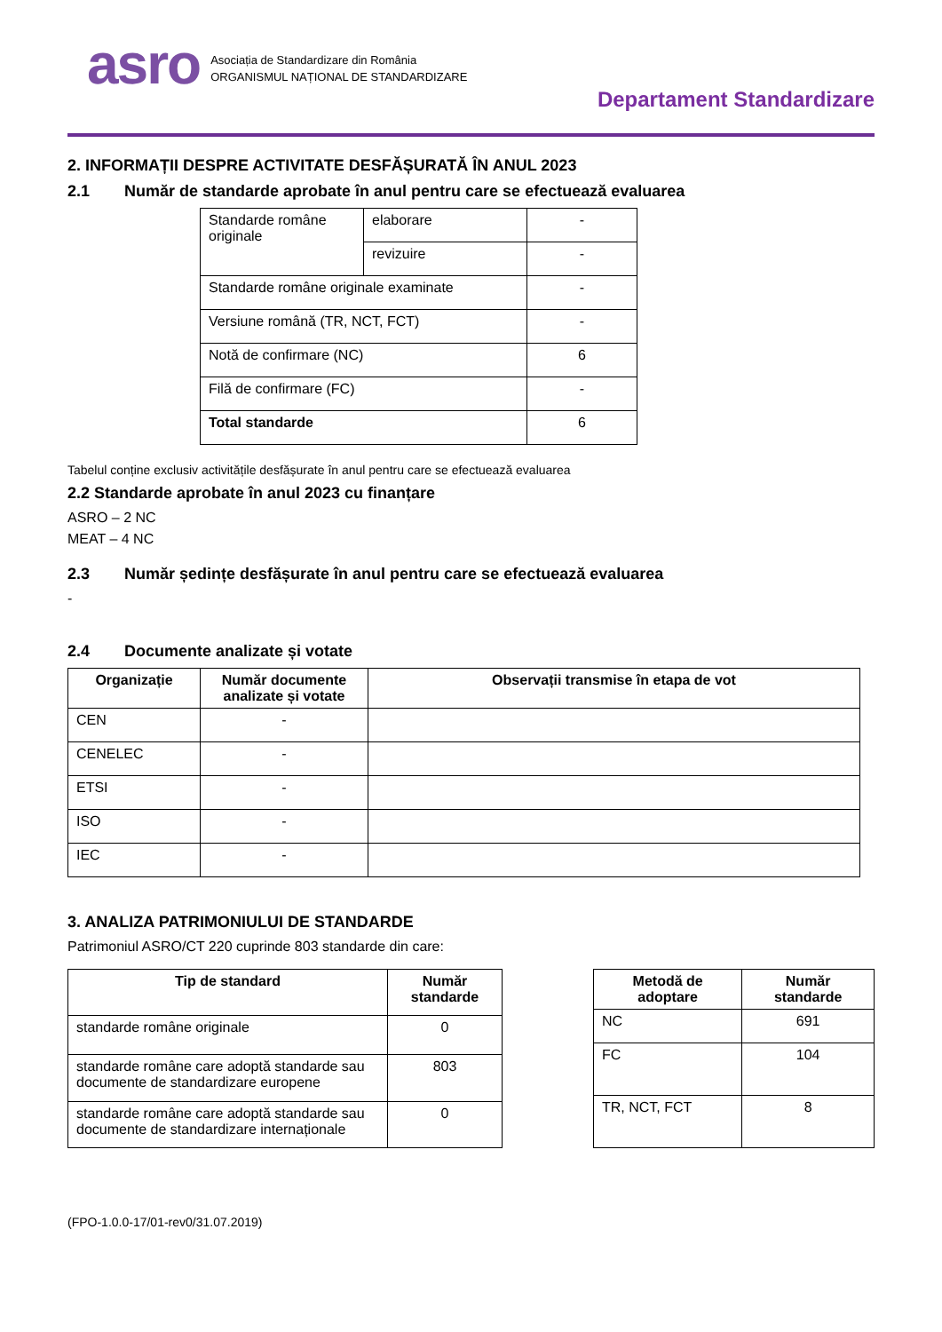asro
Asociația de Standardizare din România
ORGANISMUL NAȚIONAL DE STANDARDIZARE
Departament Standardizare
2. INFORMAȚII DESPRE ACTIVITATE DESFĂȘURATĂ ÎN ANUL 2023
2.1 Număr de standarde aprobate în anul pentru care se efectuează evaluarea
| Standarde române originale | elaborare | - |
| | revizuire | - |
| Standarde române originale examinate | | - |
| Versiune română (TR, NCT, FCT) | | - |
| Notă de confirmare (NC) | | 6 |
| Filă de confirmare (FC) | | - |
| Total standarde | | 6 |
Tabelul conține exclusiv activitățile desfășurate în anul pentru care se efectuează evaluarea
2.2 Standarde aprobate în anul 2023 cu finanțare
ASRO – 2 NC
MEAT – 4 NC
2.3 Număr ședințe desfășurate în anul pentru care se efectuează evaluarea
-
2.4 Documente analizate și votate
| Organizație | Număr documente analizate și votate | Observații transmise în etapa de vot |
| --- | --- | --- |
| CEN | - | |
| CENELEC | - | |
| ETSI | - | |
| ISO | - | |
| IEC | - | |
3. ANALIZA PATRIMONIULUI DE STANDARDE
Patrimoniul ASRO/CT 220 cuprinde 803 standarde din care:
| Tip de standard | Număr standarde |
| --- | --- |
| standarde române originale | 0 |
| standarde române care adoptă standarde sau documente de standardizare europene | 803 |
| standarde române care adoptă standarde sau documente de standardizare internaționale | 0 |
| Metodă de adoptare | Număr standarde |
| --- | --- |
| NC | 691 |
| FC | 104 |
| TR, NCT, FCT | 8 |
(FPO-1.0.0-17/01-rev0/31.07.2019)